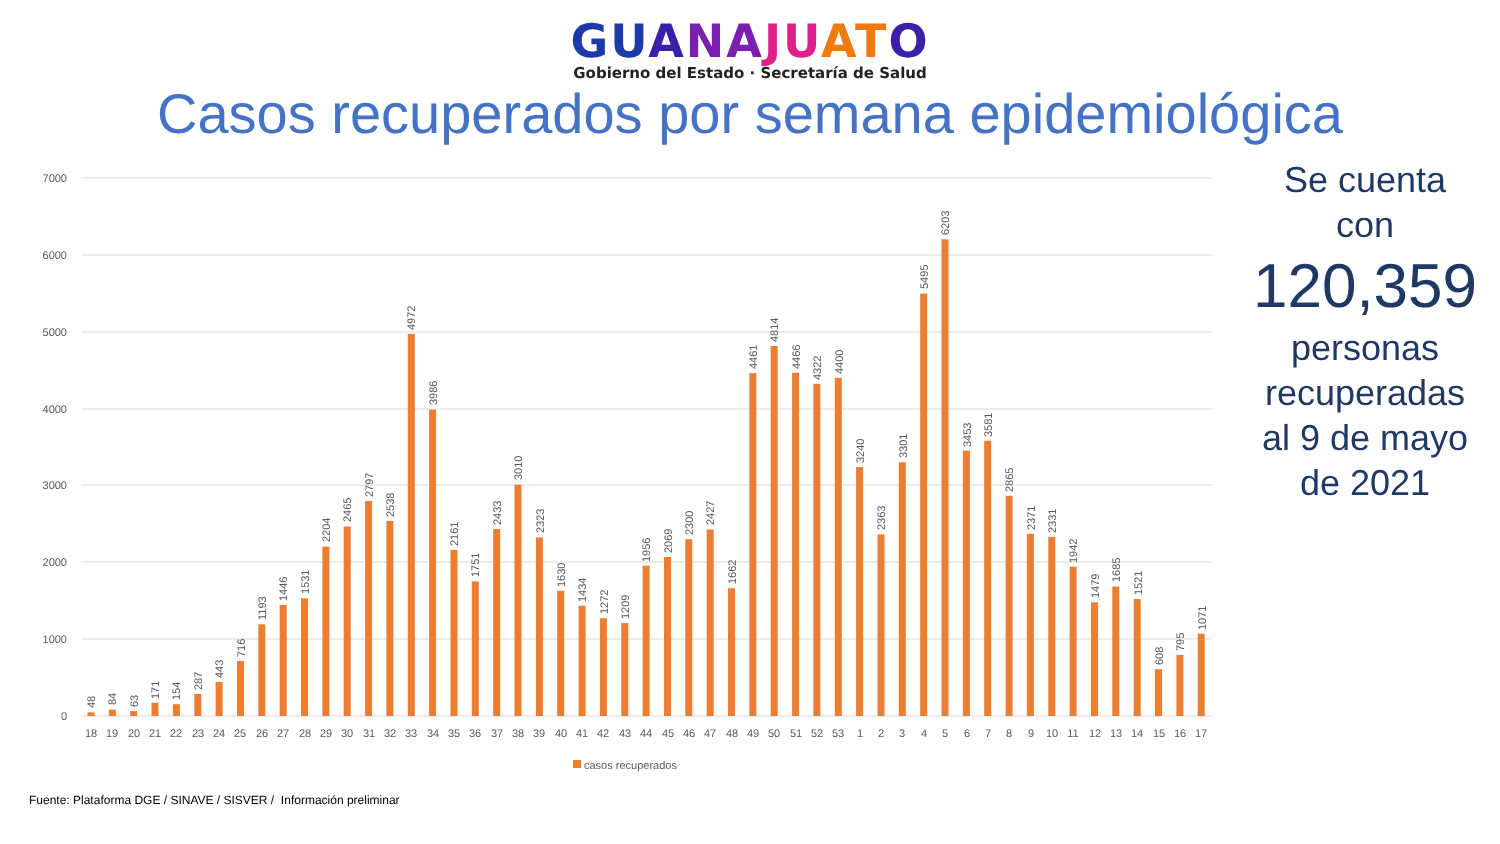GUANAJUATO
Gobierno del Estado · Secretaría de Salud
Casos recuperados por semana epidemiológica
7000
6000
5000
4000
3000
2000
1000
0
48
84
63
171
154
287
443
716
1193
1446
1531
2204
2465
2797
2538
4972
3986
2161
1751
2433
3010
2323
1630
1434
1272
1209
1956
2069
2300
2427
1662
4461
4814
4466
4322
4400
3240
2363
3301
5495
6203
3453
3581
2865
2371
2331
1942
1479
1685
1521
608
795
1071
18
19
20
21
22
23
24
25
26
27
28
29
30
31
32
33
34
35
36
37
38
39
40
41
42
43
44
45
46
47
48
49
50
51
52
53
1
2
3
4
5
6
7
8
9
10
11
12
13
14
15
16
17
casos recuperados
Se cuenta
con
120,359
personas
recuperadas
al 9 de mayo
de 2021
Fuente: Plataforma DGE / SINAVE / SISVER / Información preliminar